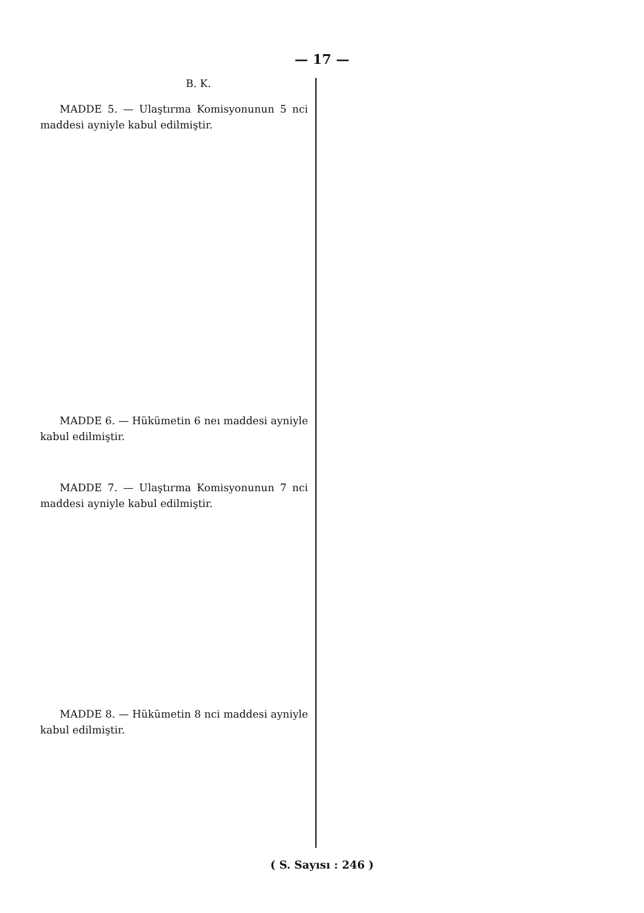— 17 —
B. K.
MADDE 5. — Ulaştırma Komisyonunun 5 nci maddesi ayniyle kabul edilmiştir.
MADDE 6. — Hükümetin 6 neı maddesi ayniyle kabul edilmiştir.
MADDE 7. — Ulaştırma Komisyonunun 7 nci maddesi ayniyle kabul edilmiştir.
MADDE 8. — Hükümetin 8 nci maddesi ayniyle kabul edilmiştir.
( S. Sayısı : 246 )